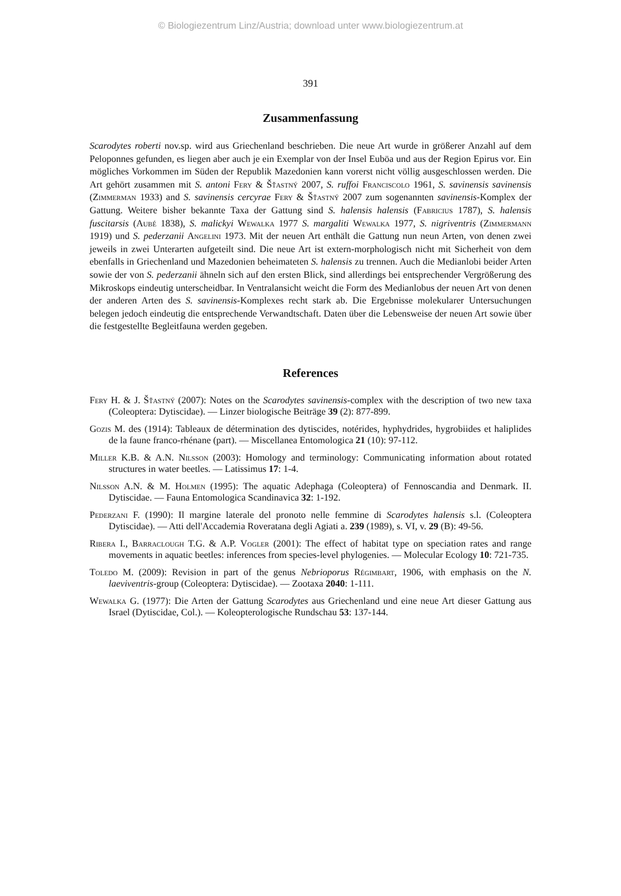© Biologiezentrum Linz/Austria; download unter www.biologiezentrum.at
391
Zusammenfassung
Scarodytes roberti nov.sp. wird aus Griechenland beschrieben. Die neue Art wurde in größerer Anzahl auf dem Peloponnes gefunden, es liegen aber auch je ein Exemplar von der Insel Euböa und aus der Region Epirus vor. Ein mögliches Vorkommen im Süden der Republik Mazedonien kann vorerst nicht völlig ausgeschlossen werden. Die Art gehört zusammen mit S. antoni Fery & Šťastný 2007, S. ruffoi Franciscolo 1961, S. savinensis savinensis (Zimmerman 1933) and S. savinensis cercyrae Fery & Šťastný 2007 zum sogenannten savinensis-Komplex der Gattung. Weitere bisher bekannte Taxa der Gattung sind S. halensis halensis (Fabricius 1787), S. halensis fuscitarsis (Aubé 1838), S. malickyi Wewalka 1977 S. margaliti Wewalka 1977, S. nigriventris (Zimmermann 1919) und S. pederzanii Angelini 1973. Mit der neuen Art enthält die Gattung nun neun Arten, von denen zwei jeweils in zwei Unterarten aufgeteilt sind. Die neue Art ist extern-morphologisch nicht mit Sicherheit von dem ebenfalls in Griechenland und Mazedonien beheimateten S. halensis zu trennen. Auch die Medianlobi beider Arten sowie der von S. pederzanii ähneln sich auf den ersten Blick, sind allerdings bei entsprechender Vergrößerung des Mikroskops eindeutig unterscheidbar. In Ventralansicht weicht die Form des Medianlobus der neuen Art von denen der anderen Arten des S. savinensis-Komplexes recht stark ab. Die Ergebnisse molekularer Untersuchungen belegen jedoch eindeutig die entsprechende Verwandtschaft. Daten über die Lebensweise der neuen Art sowie über die festgestellte Begleitfauna werden gegeben.
References
Fery H. & J. Šťastný (2007): Notes on the Scarodytes savinensis-complex with the description of two new taxa (Coleoptera: Dytiscidae). — Linzer biologische Beiträge 39 (2): 877-899.
Gozis M. des (1914): Tableaux de détermination des dytiscides, notérides, hyphydrides, hygrobiides et haliplides de la faune franco-rhénane (part). — Miscellanea Entomologica 21 (10): 97-112.
Miller K.B. & A.N. Nilsson (2003): Homology and terminology: Communicating information about rotated structures in water beetles. — Latissimus 17: 1-4.
Nilsson A.N. & M. Holmen (1995): The aquatic Adephaga (Coleoptera) of Fennoscandia and Denmark. II. Dytiscidae. — Fauna Entomologica Scandinavica 32: 1-192.
Pederzani F. (1990): Il margine laterale del pronoto nelle femmine di Scarodytes halensis s.l. (Coleoptera Dytiscidae). — Atti dell'Accademia Roveratana degli Agiati a. 239 (1989), s. VI, v. 29 (B): 49-56.
Ribera I., Barraclough T.G. & A.P. Vogler (2001): The effect of habitat type on speciation rates and range movements in aquatic beetles: inferences from species-level phylogenies. — Molecular Ecology 10: 721-735.
Toledo M. (2009): Revision in part of the genus Nebrioporus Régimbart, 1906, with emphasis on the N. laeviventris-group (Coleoptera: Dytiscidae). — Zootaxa 2040: 1-111.
Wewalka G. (1977): Die Arten der Gattung Scarodytes aus Griechenland und eine neue Art dieser Gattung aus Israel (Dytiscidae, Col.). — Koleopterologische Rundschau 53: 137-144.